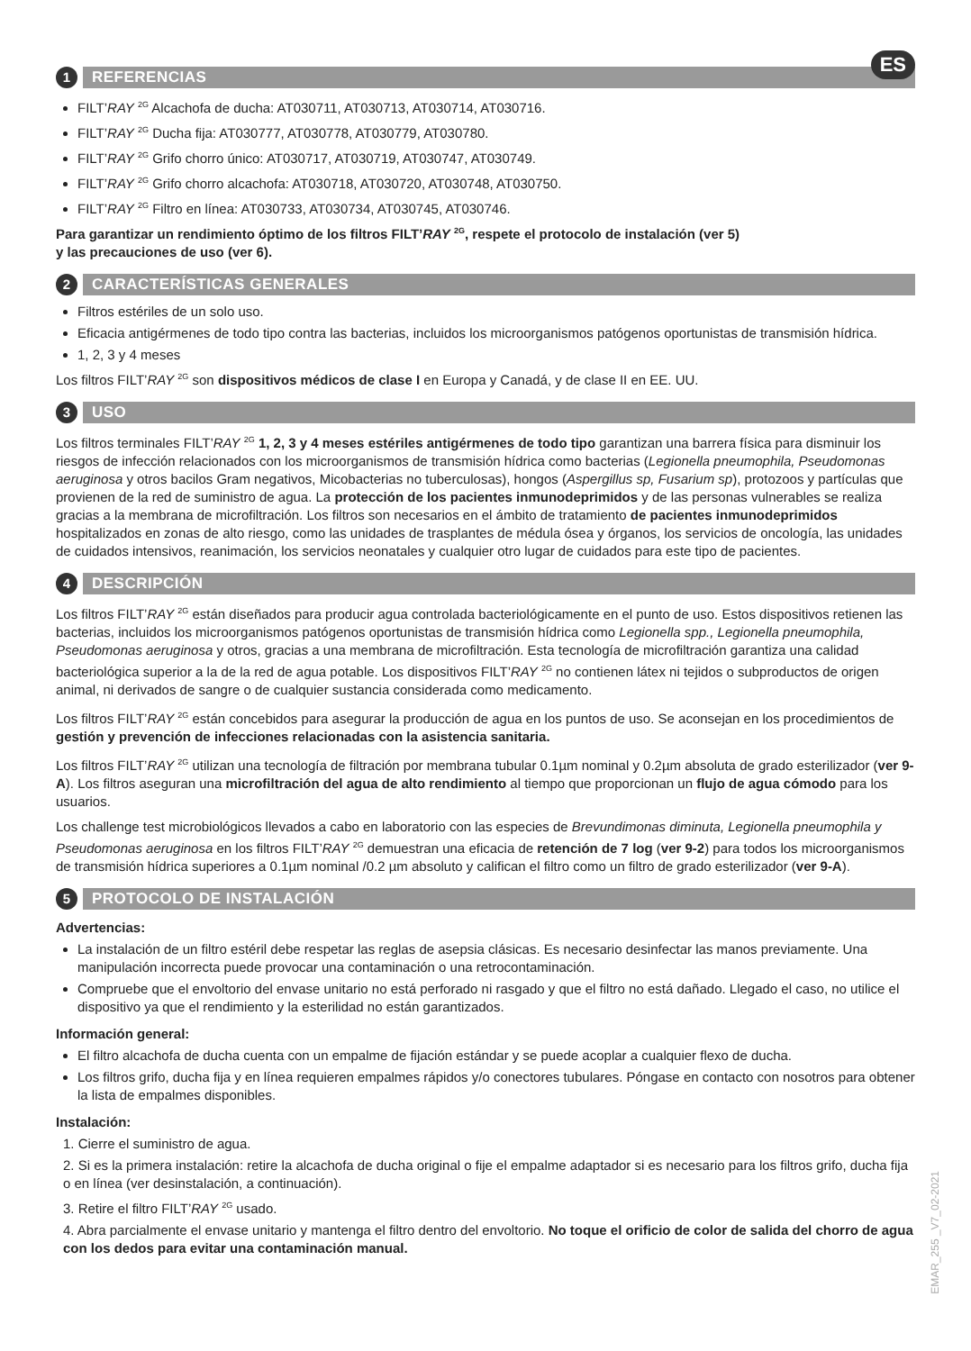ES
1 REFERENCIAS
FILT’RAY <sup>2G</sup> Alcachofa de ducha: AT030711, AT030713, AT030714, AT030716.
FILT’RAY <sup>2G</sup> Ducha fija: AT030777, AT030778, AT030779, AT030780.
FILT’RAY <sup>2G</sup> Grifo chorro único: AT030717, AT030719, AT030747, AT030749.
FILT’RAY <sup>2G</sup> Grifo chorro alcachofa: AT030718, AT030720, AT030748, AT030750.
FILT’RAY <sup>2G</sup> Filtro en línea: AT030733, AT030734, AT030745, AT030746.
Para garantizar un rendimiento óptimo de los filtros FILT’RAY <sup>2G</sup>, respete el protocolo de instalación (ver 5)
y las precauciones de uso (ver 6).
2 CARACTERÍSTICAS GENERALES
Filtros estériles de un solo uso.
Eficacia antigérmenes de todo tipo contra las bacterias, incluidos los microorganismos patógenos oportunistas de transmisión hídrica.
1, 2, 3 y 4 meses
Los filtros FILT’RAY <sup>2G</sup> son dispositivos médicos de clase I en Europa y Canadá, y de clase II en EE. UU.
3 USO
Los filtros terminales FILT’RAY <sup>2G</sup> 1, 2, 3 y 4 meses estériles antigérmenes de todo tipo garantizan una barrera física para disminuir los riesgos de infección relacionados con los microorganismos de transmisión hídrica como bacterias (Legionella pneumophila, Pseudomonas aeruginosa y otros bacilos Gram negativos, Micobacterias no tuberculosas), hongos (Aspergillus sp, Fusarium sp), protozoos y partículas que provienen de la red de suministro de agua. La protección de los pacientes inmunodeprimidos y de las personas vulnerables se realiza gracias a la membrana de microfiltración. Los filtros son necesarios en el ámbito de tratamiento de pacientes inmunodeprimidos hospitalizados en zonas de alto riesgo, como las unidades de trasplantes de médula ósea y órganos, los servicios de oncología, las unidades de cuidados intensivos, reanimación, los servicios neonatales y cualquier otro lugar de cuidados para este tipo de pacientes.
4 DESCRIPCIÓN
Los filtros FILT’RAY <sup>2G</sup> están diseñados para producir agua controlada bacteriológicamente en el punto de uso. Estos dispositivos retienen las bacterias, incluidos los microorganismos patógenos oportunistas de transmisión hídrica como Legionella spp., Legionella pneumophila, Pseudomonas aeruginosa y otros, gracias a una membrana de microfiltración. Esta tecnología de microfiltración garantiza una calidad bacteriológica superior a la de la red de agua potable. Los dispositivos FILT’RAY <sup>2G</sup> no contienen látex ni tejidos o subproductos de origen animal, ni derivados de sangre o de cualquier sustancia considerada como medicamento.
Los filtros FILT’RAY <sup>2G</sup> están concebidos para asegurar la producción de agua en los puntos de uso. Se aconsejan en los procedimientos de gestión y prevención de infecciones relacionadas con la asistencia sanitaria.
Los filtros FILT’RAY <sup>2G</sup> utilizan una tecnología de filtración por membrana tubular 0.1µm nominal y 0.2µm absoluta de grado esterilizador (ver 9-A). Los filtros aseguran una microfiltración del agua de alto rendimiento al tiempo que proporcionan un flujo de agua cómodo para los usuarios.
Los challenge test microbiológicos llevados a cabo en laboratorio con las especies de Brevundimonas diminuta, Legionella pneumophila y Pseudomonas aeruginosa en los filtros FILT’RAY <sup>2G</sup> demuestran una eficacia de retención de 7 log (ver 9-2) para todos los microorganismos de transmisión hídrica superiores a 0.1µm nominal /0.2 µm absoluto y califican el filtro como un filtro de grado esterilizador (ver 9-A).
5 PROTOCOLO DE INSTALACIÓN
Advertencias:
La instalación de un filtro estéril debe respetar las reglas de asepsia clásicas. Es necesario desinfectar las manos previamente. Una manipulación incorrecta puede provocar una contaminación o una retrocontaminación.
Compruebe que el envoltorio del envase unitario no está perforado ni rasgado y que el filtro no está dañado. Llegado el caso, no utilice el dispositivo ya que el rendimiento y la esterilidad no están garantizados.
Información general:
El filtro alcachofa de ducha cuenta con un empalme de fijación estándar y se puede acoplar a cualquier flexo de ducha.
Los filtros grifo, ducha fija y en línea requieren empalmes rápidos y/o conectores tubulares. Póngase en contacto con nosotros para obtener la lista de empalmes disponibles.
Instalación:
1. Cierre el suministro de agua.
2. Si es la primera instalación: retire la alcachofa de ducha original o fije el empalme adaptador si es necesario para los filtros grifo, ducha fija o en línea (ver desinstalación, a continuación).
3. Retire el filtro FILT’RAY <sup>2G</sup> usado.
4. Abra parcialmente el envase unitario y mantenga el filtro dentro del envoltorio. No toque el orificio de color de salida del chorro de agua con los dedos para evitar una contaminación manual.
EMAR_255 _V7_02-2021